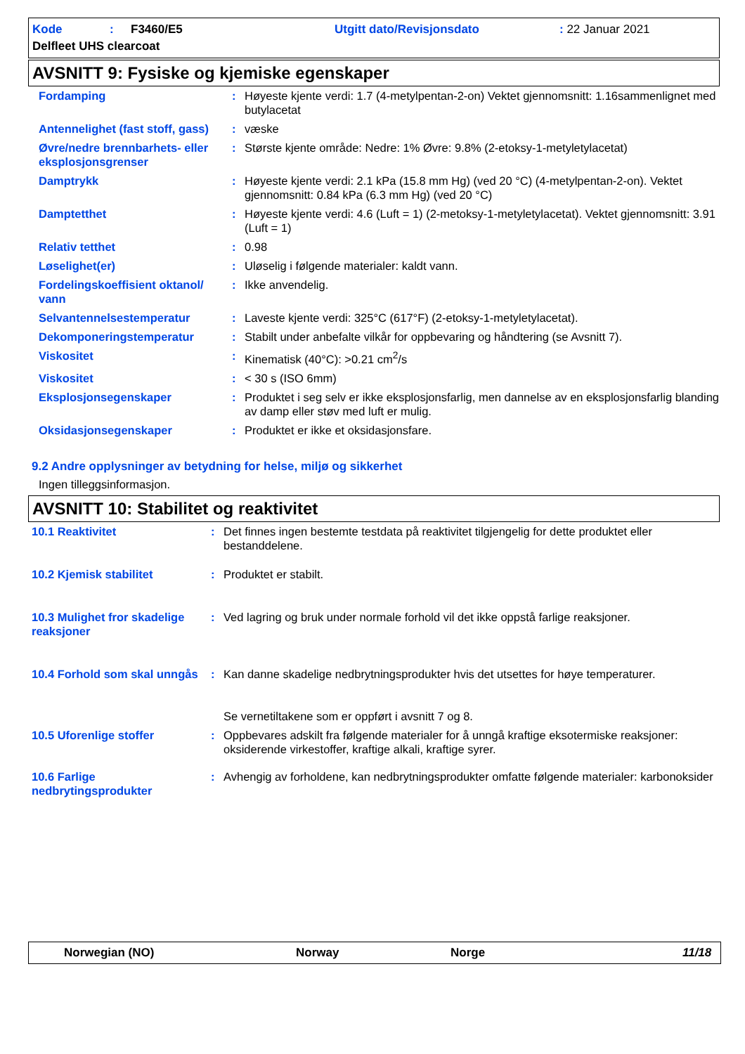| Kode | : | F3460/E5 | Utgitt dato/Revisjonsdato | : 22 Januar 2021 |
| Delfleet UHS clearcoat | | | | |
AVSNITT 9: Fysiske og kjemiske egenskaper
| Fordamping | : | Høyeste kjente verdi: 1.7 (4-metylpentan-2-on) Vektet gjennomsnitt: 1.16sammenlignet med butylacetat |
| Antennelighet (fast stoff, gass) | : | væske |
| Øvre/nedre brennbarhets- eller eksplosjonsgrenser | : | Største kjente område: Nedre: 1% Øvre: 9.8% (2-etoksy-1-metyletylacetat) |
| Damptrykk | : | Høyeste kjente verdi: 2.1 kPa (15.8 mm Hg) (ved 20 °C) (4-metylpentan-2-on). Vektet gjennomsnitt: 0.84 kPa (6.3 mm Hg) (ved 20 °C) |
| Damptetthet | : | Høyeste kjente verdi: 4.6 (Luft = 1) (2-metoksy-1-metyletylacetat). Vektet gjennomsnitt: 3.91 (Luft = 1) |
| Relativ tetthet | : | 0.98 |
| Løselighet(er) | : | Uløselig i følgende materialer: kaldt vann. |
| Fordelingskoeffisient oktanol/ vann | : | Ikke anvendelig. |
| Selvantennelsestemperatur | : | Laveste kjente verdi: 325°C (617°F) (2-etoksy-1-metyletylacetat). |
| Dekomponeringstemperatur | : | Stabilt under anbefalte vilkår for oppbevaring og håndtering (se Avsnitt 7). |
| Viskositet | : | Kinematisk (40°C): >0.21 cm<sup>2</sup>/s |
| Viskositet | : | < 30 s (ISO 6mm) |
| Eksplosjonsegenskaper | : | Produktet i seg selv er ikke eksplosjonsfarlig, men dannelse av en eksplosjonsfarlig blanding av damp eller støv med luft er mulig. |
| Oksidasjonsegenskaper | : | Produktet er ikke et oksidasjonsfare. |
9.2 Andre opplysninger av betydning for helse, miljø og sikkerhet
Ingen tilleggsinformasjon.
AVSNITT 10: Stabilitet og reaktivitet
| 10.1 Reaktivitet | : | Det finnes ingen bestemte testdata på reaktivitet tilgjengelig for dette produktet eller bestanddelene. |
| 10.2 Kjemisk stabilitet | : | Produktet er stabilt. |
| 10.3 Mulighet fror skadelige reaksjoner | : | Ved lagring og bruk under normale forhold vil det ikke oppstå farlige reaksjoner. |
| 10.4 Forhold som skal unngås | : | Kan danne skadelige nedbrytningsprodukter hvis det utsettes for høye temperaturer. Se vernetiltakene som er oppført i avsnitt 7 og 8. |
| 10.5 Uforenlige stoffer | : | Oppbevares adskilt fra følgende materialer for å unngå kraftige eksotermiske reaksjoner: oksiderende virkestoffer, kraftige alkali, kraftige syrer. |
| 10.6 Farlige nedbrytingsprodukter | : | Avhengig av forholdene, kan nedbrytningsprodukter omfatte følgende materialer: karbonoksider |
Norwegian (NO) Norway Norge 11/18